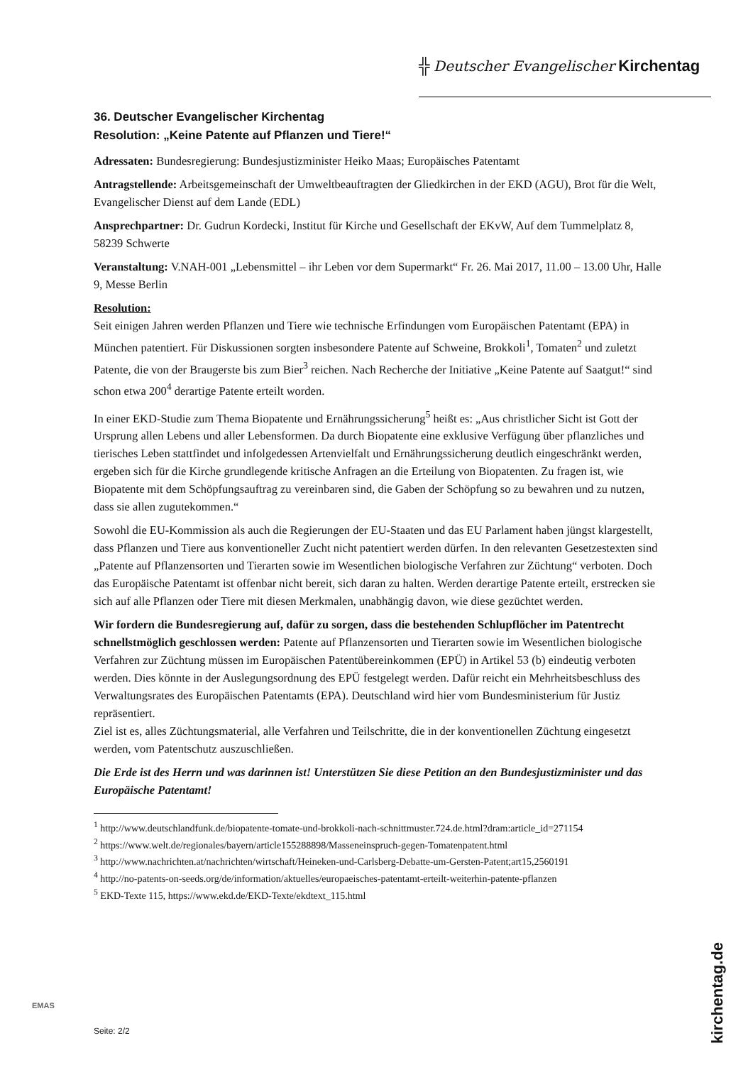╬ Deutscher Evangelischer Kirchentag
36. Deutscher Evangelischer Kirchentag
Resolution: „Keine Patente auf Pflanzen und Tiere!“
Adressaten: Bundesregierung: Bundesjustizminister Heiko Maas; Europäisches Patentamt
Antragstellende: Arbeitsgemeinschaft der Umweltbeauftragten der Gliedkirchen in der EKD (AGU), Brot für die Welt, Evangelischer Dienst auf dem Lande (EDL)
Ansprechpartner: Dr. Gudrun Kordecki, Institut für Kirche und Gesellschaft der EKvW, Auf dem Tummelplatz 8, 58239 Schwerte
Veranstaltung: V.NAH-001 „Lebensmittel – ihr Leben vor dem Supermarkt“ Fr. 26. Mai 2017, 11.00 – 13.00 Uhr, Halle 9, Messe Berlin
Resolution:
Seit einigen Jahren werden Pflanzen und Tiere wie technische Erfindungen vom Europäischen Patentamt (EPA) in München patentiert. Für Diskussionen sorgten insbesondere Patente auf Schweine, Brokkoli<sup>1</sup>, Tomaten<sup>2</sup> und zuletzt Patente, die von der Braugerste bis zum Bier<sup>3</sup> reichen. Nach Recherche der Initiative „Keine Patente auf Saatgut!“ sind schon etwa 200<sup>4</sup> derartige Patente erteilt worden.
In einer EKD-Studie zum Thema Biopatente und Ernährungssicherung<sup>5</sup> heißt es: „Aus christlicher Sicht ist Gott der Ursprung allen Lebens und aller Lebensformen. Da durch Biopatente eine exklusive Verfügung über pflanzliches und tierisches Leben stattfindet und infolgedessen Artenvielfalt und Ernährungssicherung deutlich eingeschränkt werden, ergeben sich für die Kirche grundlegende kritische Anfragen an die Erteilung von Biopatenten. Zu fragen ist, wie Biopatente mit dem Schöpfungsauftrag zu vereinbaren sind, die Gaben der Schöpfung so zu bewahren und zu nutzen, dass sie allen zugutekommen.“
Sowohl die EU-Kommission als auch die Regierungen der EU-Staaten und das EU Parlament haben jüngst klargestellt, dass Pflanzen und Tiere aus konventioneller Zucht nicht patentiert werden dürfen. In den relevanten Gesetzestexten sind „Patente auf Pflanzensorten und Tierarten sowie im Wesentlichen biologische Verfahren zur Züchtung“ verboten. Doch das Europäische Patentamt ist offenbar nicht bereit, sich daran zu halten. Werden derartige Patente erteilt, erstrecken sie sich auf alle Pflanzen oder Tiere mit diesen Merkmalen, unabhängig davon, wie diese gezüchtet werden.
Wir fordern die Bundesregierung auf, dafür zu sorgen, dass die bestehenden Schlupflöcher im Patentrecht schnellstmöglich geschlossen werden: Patente auf Pflanzensorten und Tierarten sowie im Wesentlichen biologische Verfahren zur Züchtung müssen im Europäischen Patentübereinkommen (EPÜ) in Artikel 53 (b) eindeutig verboten werden. Dies könnte in der Auslegungsordnung des EPÜ festgelegt werden. Dafür reicht ein Mehrheitsbeschluss des Verwaltungsrates des Europäischen Patentamts (EPA). Deutschland wird hier vom Bundesministerium für Justiz repräsentiert.
Ziel ist es, alles Züchtungsmaterial, alle Verfahren und Teilschritte, die in der konventionellen Züchtung eingesetzt werden, vom Patentschutz auszuschließen.
Die Erde ist des Herrn und was darinnen ist! Unterstützen Sie diese Petition an den Bundesjustizminister und das Europäische Patentamt!
<sup>1</sup> http://www.deutschlandfunk.de/biopatente-tomate-und-brokkoli-nach-schnittmuster.724.de.html?dram:article_id=271154
<sup>2</sup> https://www.welt.de/regionales/bayern/article155288898/Masseneinspruch-gegen-Tomatenpatent.html
<sup>3</sup> http://www.nachrichten.at/nachrichten/wirtschaft/Heineken-und-Carlsberg-Debatte-um-Gersten-Patent;art15,2560191
<sup>4</sup> http://no-patents-on-seeds.org/de/information/aktuelles/europaeisches-patentamt-erteilt-weiterhin-patente-pflanzen
<sup>5</sup> EKD-Texte 115, https://www.ekd.de/EKD-Texte/ekdtext_115.html
EMAS
Seite: 2/2
kirchentag.de